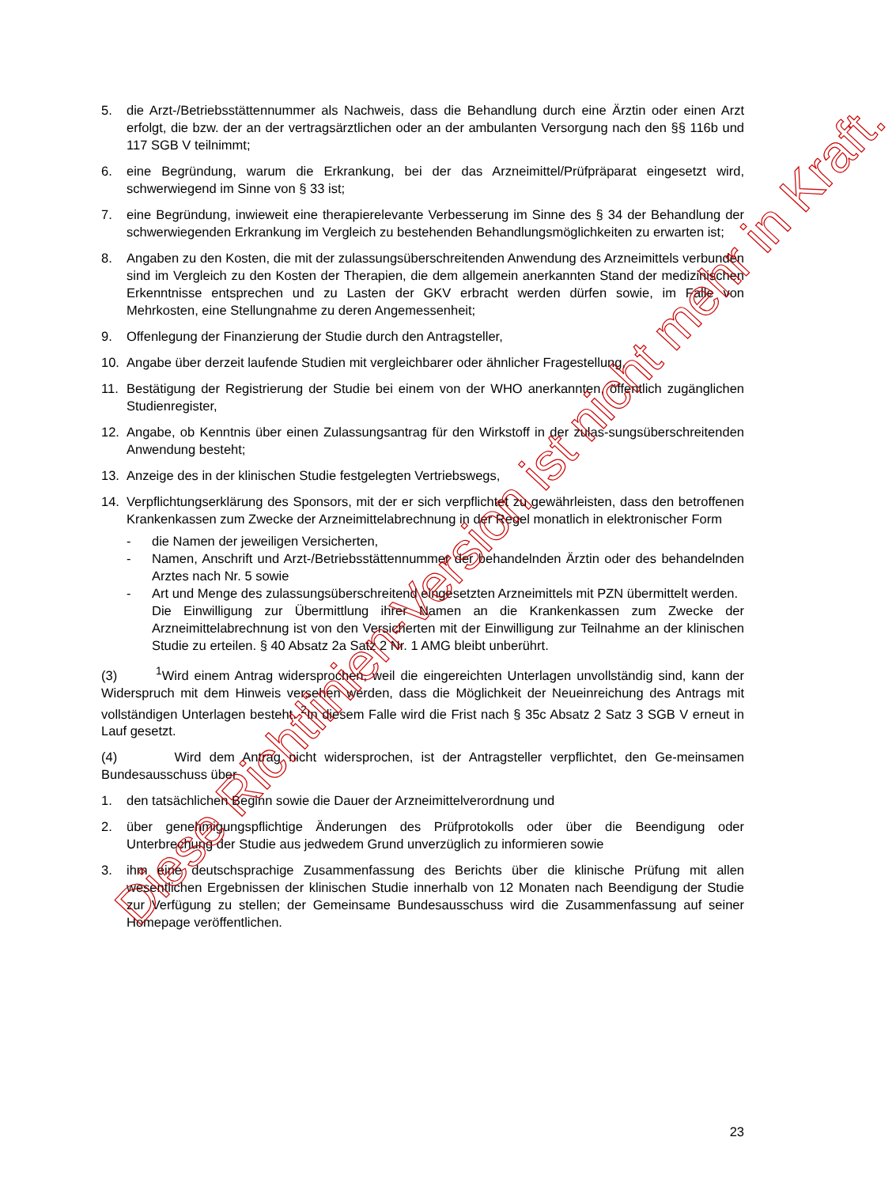5. die Arzt-/Betriebsstättennummer als Nachweis, dass die Behandlung durch eine Ärztin oder einen Arzt erfolgt, die bzw. der an der vertragsärztlichen oder an der ambulanten Versorgung nach den §§ 116b und 117 SGB V teilnimmt;
6. eine Begründung, warum die Erkrankung, bei der das Arzneimittel/Prüfpräparat eingesetzt wird, schwerwiegend im Sinne von § 33 ist;
7. eine Begründung, inwieweit eine therapierelevante Verbesserung im Sinne des § 34 der Behandlung der schwerwiegenden Erkrankung im Vergleich zu bestehenden Behandlungsmöglichkeiten zu erwarten ist;
8. Angaben zu den Kosten, die mit der zulassungsüberschreitenden Anwendung des Arzneimittels verbunden sind im Vergleich zu den Kosten der Therapien, die dem allgemein anerkannten Stand der medizinischen Erkenntnisse entsprechen und zu Lasten der GKV erbracht werden dürfen sowie, im Falle von Mehrkosten, eine Stellungnahme zu deren Angemessenheit;
9. Offenlegung der Finanzierung der Studie durch den Antragsteller,
10. Angabe über derzeit laufende Studien mit vergleichbarer oder ähnlicher Fragestellung,
11. Bestätigung der Registrierung der Studie bei einem von der WHO anerkannten, öffentlich zugänglichen Studienregister,
12. Angabe, ob Kenntnis über einen Zulassungsantrag für den Wirkstoff in der zulas-sungsüberschreitenden Anwendung besteht;
13. Anzeige des in der klinischen Studie festgelegten Vertriebswegs,
14. Verpflichtungserklärung des Sponsors, mit der er sich verpflichtet zu gewährleisten, dass den betroffenen Krankenkassen zum Zwecke der Arzneimittelabrechnung in der Regel monatlich in elektronischer Form
- die Namen der jeweiligen Versicherten,
- Namen, Anschrift und Arzt-/Betriebsstättennummer der behandelnden Ärztin oder des behandelnden Arztes nach Nr. 5 sowie
- Art und Menge des zulassungsüberschreitend eingesetzten Arzneimittels mit PZN übermittelt werden.
Die Einwilligung zur Übermittlung ihrer Namen an die Krankenkassen zum Zwecke der Arzneimittelabrechnung ist von den Versicherten mit der Einwilligung zur Teilnahme an der klinischen Studie zu erteilen. § 40 Absatz 2a Satz 2 Nr. 1 AMG bleibt unberührt.
(3) <sup>1</sup>Wird einem Antrag widersprochen, weil die eingereichten Unterlagen unvollständig sind, kann der Widerspruch mit dem Hinweis versehen werden, dass die Möglichkeit der Neueinreichung des Antrags mit vollständigen Unterlagen besteht. <sup>2</sup>In diesem Falle wird die Frist nach § 35c Absatz 2 Satz 3 SGB V erneut in Lauf gesetzt.
(4) Wird dem Antrag nicht widersprochen, ist der Antragsteller verpflichtet, den Ge-meinsamen Bundesausschuss über
1. den tatsächlichen Beginn sowie die Dauer der Arzneimittelverordnung und
2. über genehmigungspflichtige Änderungen des Prüfprotokolls oder über die Beendigung oder Unterbrechung der Studie aus jedwedem Grund unverzüglich zu informieren sowie
3. ihm eine deutschsprachige Zusammenfassung des Berichts über die klinische Prüfung mit allen wesentlichen Ergebnissen der klinischen Studie innerhalb von 12 Monaten nach Beendigung der Studie zur Verfügung zu stellen; der Gemeinsame Bundesausschuss wird die Zusammenfassung auf seiner Homepage veröffentlichen.
23
Diese Richtlinien-Version ist nicht mehr in Kraft.